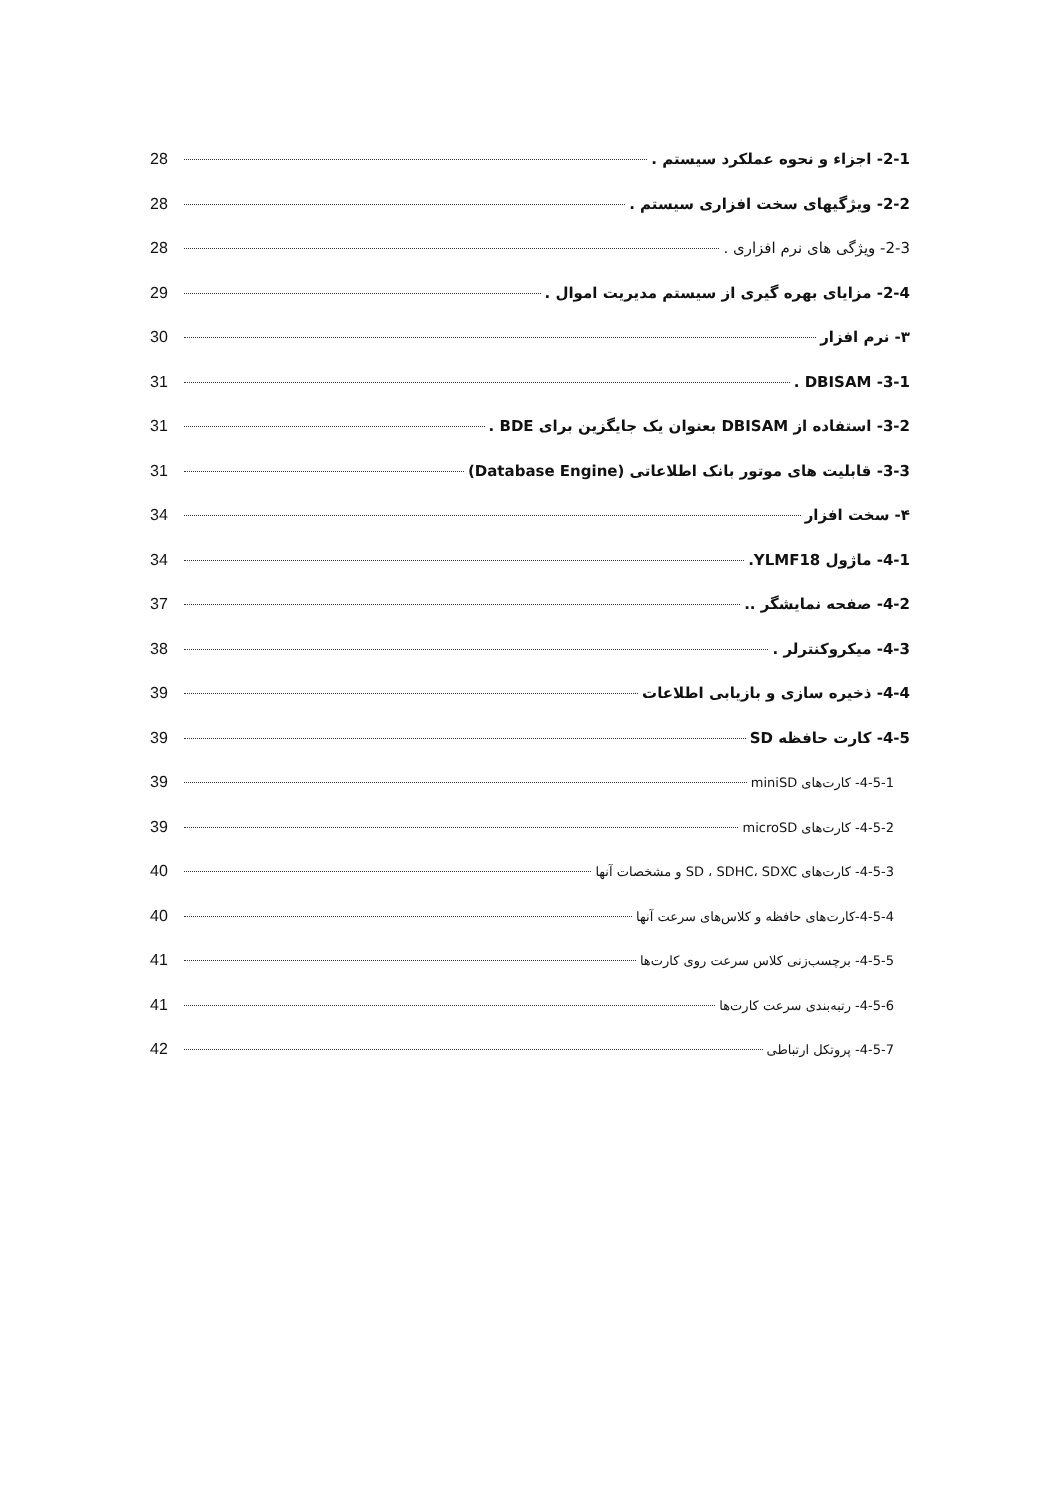2-1- اجزاء و نحوه عملکرد سیستم . 28
2-2- ویژگیهای سخت افزاری سیستم . 28
2-3- ویژگی های نرم افزاری . 28
2-4- مزایای بهره گیری از سیستم مدیریت اموال . 29
۳- نرم افزار 30
3-1- DBISAM . 31
3-2- استفاده از DBISAM بعنوان یک جایگزین برای BDE . 31
3-3- قابلیت های موتور بانک اطلاعاتی (Database Engine) 31
۴- سخت افزار 34
4-1- ماژول YLMF18. 34
4-2- صفحه نمایشگر .. 37
4-3- میکروکنترلر . 38
4-4- ذخیره سازی و بازیابی اطلاعات 39
4-5- کارت حافظه SD 39
4-5-1- کارت‌های miniSD 39
4-5-2- کارت‌های microSD 39
4-5-3- کارت‌های SD ، SDHC، SDXC و مشخصات آنها 40
4-5-4-کارت‌های حافظه و کلاس‌های سرعت آنها 40
4-5-5- برچسب‌زنی کلاس سرعت روی کارت‌ها 41
4-5-6- رتبه‌بندی سرعت کارت‌ها 41
4-5-7- پروتکل ارتباطی 42